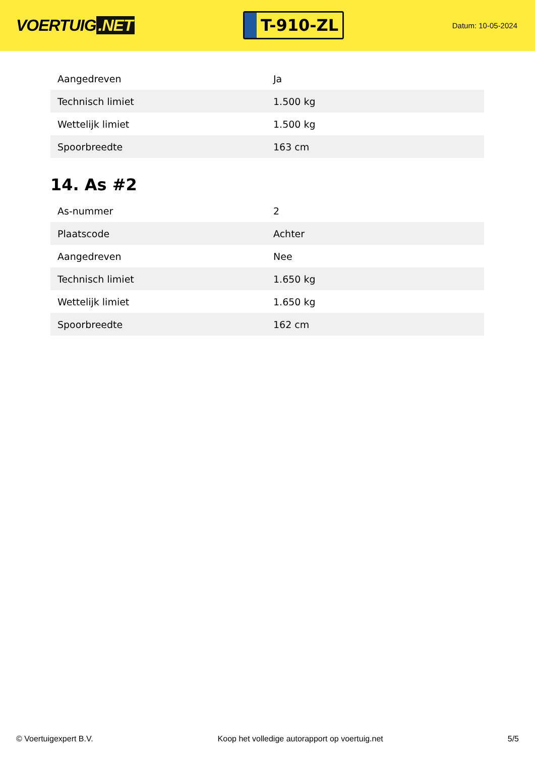VOERTUIG.NET
T-910-ZL
Datum: 10-05-2024
| Aangedreven | Ja |
| Technisch limiet | 1.500 kg |
| Wettelijk limiet | 1.500 kg |
| Spoorbreedte | 163 cm |
14. As #2
| As-nummer | 2 |
| Plaatscode | Achter |
| Aangedreven | Nee |
| Technisch limiet | 1.650 kg |
| Wettelijk limiet | 1.650 kg |
| Spoorbreedte | 162 cm |
© Voertuigexpert B.V. Koop het volledige autorapport op voertuig.net 5/5